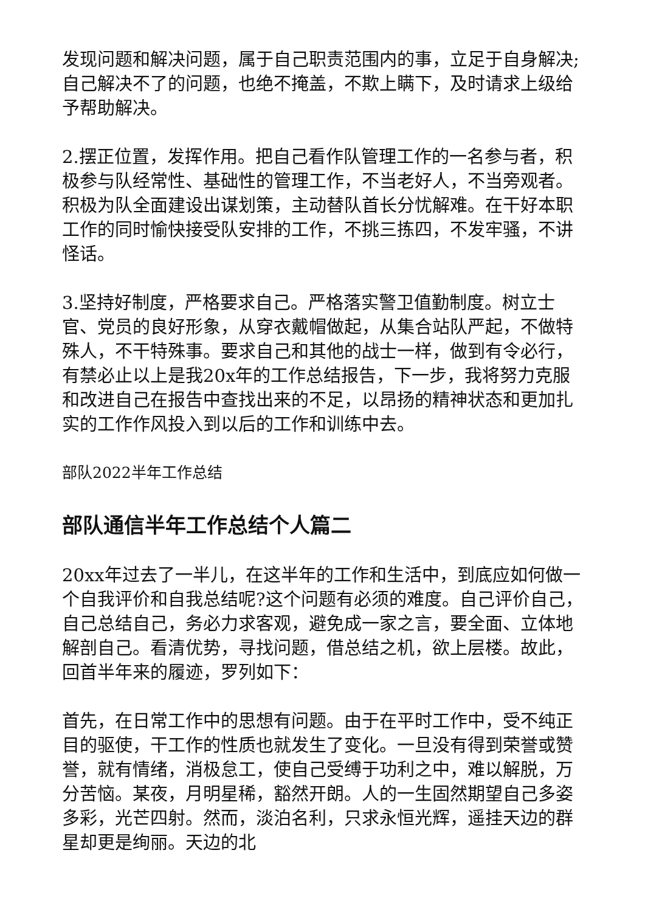发现问题和解决问题，属于自己职责范围内的事，立足于自身解决;自己解决不了的问题，也绝不掩盖，不欺上瞒下，及时请求上级给予帮助解决。
2.摆正位置，发挥作用。把自己看作队管理工作的一名参与者，积极参与队经常性、基础性的管理工作，不当老好人，不当旁观者。积极为队全面建设出谋划策，主动替队首长分忧解难。在干好本职工作的同时愉快接受队安排的工作，不挑三拣四，不发牢骚，不讲怪话。
3.坚持好制度，严格要求自己。严格落实警卫值勤制度。树立士官、党员的良好形象，从穿衣戴帽做起，从集合站队严起，不做特殊人，不干特殊事。要求自己和其他的战士一样，做到有令必行，有禁必止以上是我20x年的工作总结报告，下一步，我将努力克服和改进自己在报告中查找出来的不足，以昂扬的精神状态和更加扎实的工作作风投入到以后的工作和训练中去。
部队2022半年工作总结
部队通信半年工作总结个人篇二
20xx年过去了一半儿，在这半年的工作和生活中，到底应如何做一个自我评价和自我总结呢?这个问题有必须的难度。自己评价自己，自己总结自己，务必力求客观，避免成一家之言，要全面、立体地解剖自己。看清优势，寻找问题，借总结之机，欲上层楼。故此，回首半年来的履迹，罗列如下：
首先，在日常工作中的思想有问题。由于在平时工作中，受不纯正目的驱使，干工作的性质也就发生了变化。一旦没有得到荣誉或赞誉，就有情绪，消极怠工，使自己受缚于功利之中，难以解脱，万分苦恼。某夜，月明星稀，豁然开朗。人的一生固然期望自己多姿多彩，光芒四射。然而，淡泊名利，只求永恒光辉，遥挂天边的群星却更是绚丽。天边的北